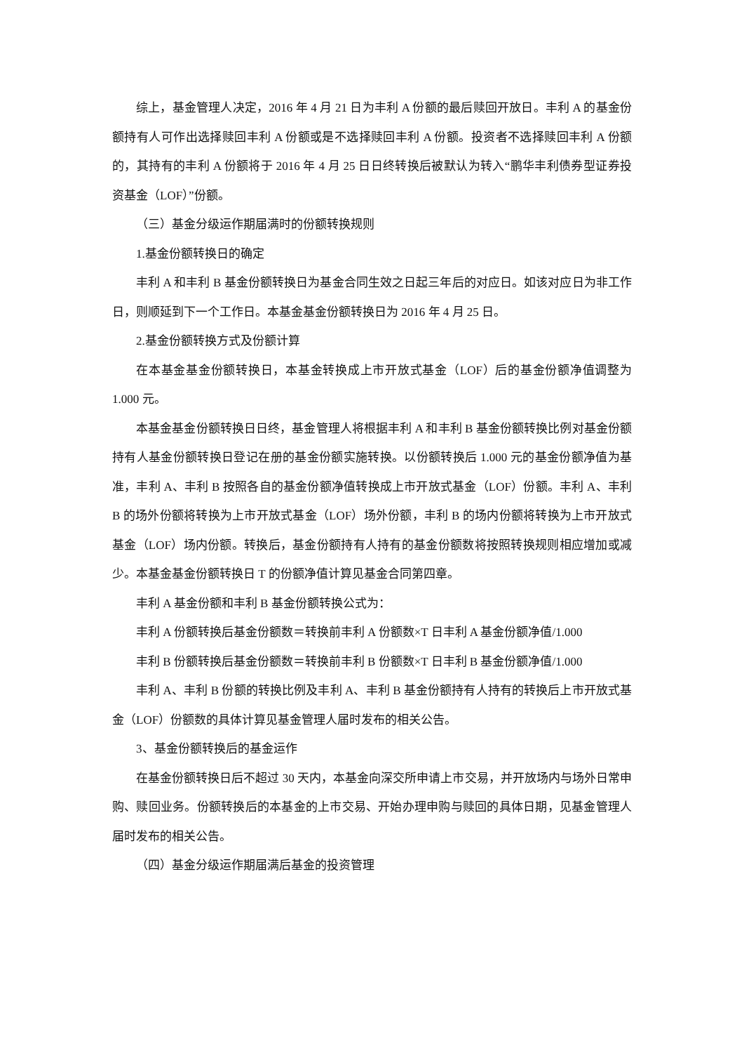综上，基金管理人决定，2016 年 4 月 21 日为丰利 A 份额的最后赎回开放日。丰利 A 的基金份额持有人可作出选择赎回丰利 A 份额或是不选择赎回丰利 A 份额。投资者不选择赎回丰利 A 份额的，其持有的丰利 A 份额将于 2016 年 4 月 25 日日终转换后被默认为转入“鹏华丰利债券型证券投资基金（LOF）”份额。
（三）基金分级运作期届满时的份额转换规则
1.基金份额转换日的确定
丰利 A 和丰利 B 基金份额转换日为基金合同生效之日起三年后的对应日。如该对应日为非工作日，则顺延到下一个工作日。本基金基金份额转换日为 2016 年 4 月 25 日。
2.基金份额转换方式及份额计算
在本基金基金份额转换日，本基金转换成上市开放式基金（LOF）后的基金份额净值调整为 1.000 元。
本基金基金份额转换日日终，基金管理人将根据丰利 A 和丰利 B 基金份额转换比例对基金份额持有人基金份额转换日登记在册的基金份额实施转换。以份额转换后 1.000 元的基金份额净值为基准，丰利 A、丰利 B 按照各自的基金份额净值转换成上市开放式基金（LOF）份额。丰利 A、丰利 B 的场外份额将转换为上市开放式基金（LOF）场外份额，丰利 B 的场内份额将转换为上市开放式基金（LOF）场内份额。转换后，基金份额持有人持有的基金份额数将按照转换规则相应增加或减少。本基金基金份额转换日 T 的份额净值计算见基金合同第四章。
丰利 A 基金份额和丰利 B 基金份额转换公式为：
丰利 A 份额转换后基金份额数＝转换前丰利 A 份额数×T 日丰利 A 基金份额净值/1.000
丰利 B 份额转换后基金份额数＝转换前丰利 B 份额数×T 日丰利 B 基金份额净值/1.000
丰利 A、丰利 B 份额的转换比例及丰利 A、丰利 B 基金份额持有人持有的转换后上市开放式基金（LOF）份额数的具体计算见基金管理人届时发布的相关公告。
3、基金份额转换后的基金运作
在基金份额转换日后不超过 30 天内，本基金向深交所申请上市交易，并开放场内与场外日常申购、赎回业务。份额转换后的本基金的上市交易、开始办理申购与赎回的具体日期，见基金管理人届时发布的相关公告。
（四）基金分级运作期届满后基金的投资管理